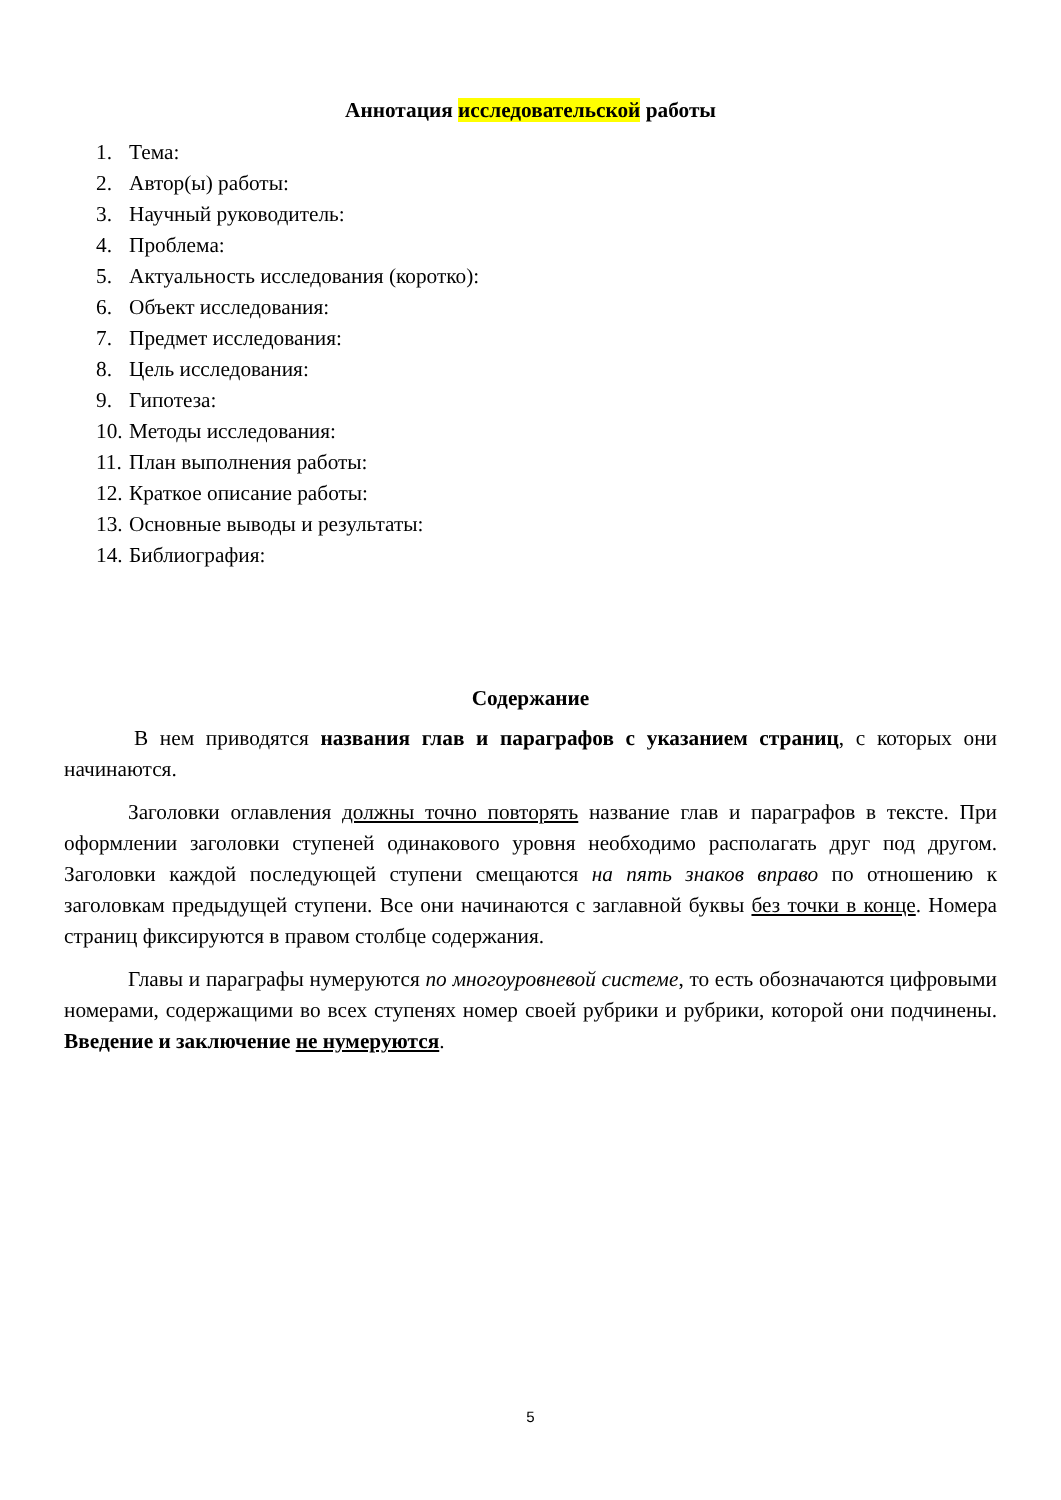Аннотация исследовательской работы
1. Тема:
2. Автор(ы) работы:
3. Научный руководитель:
4. Проблема:
5. Актуальность исследования (коротко):
6. Объект исследования:
7. Предмет исследования:
8. Цель исследования:
9. Гипотеза:
10. Методы исследования:
11. План выполнения работы:
12. Краткое описание работы:
13. Основные выводы и результаты:
14. Библиография:
Содержание
В нем приводятся названия глав и параграфов с указанием страниц, с которых они начинаются.
Заголовки оглавления должны точно повторять название глав и параграфов в тексте. При оформлении заголовки ступеней одинакового уровня необходимо располагать друг под другом. Заголовки каждой последующей ступени смещаются на пять знаков вправо по отношению к заголовкам предыдущей ступени. Все они начинаются с заглавной буквы без точки в конце. Номера страниц фиксируются в правом столбце содержания.
Главы и параграфы нумеруются по многоуровневой системе, то есть обозначаются цифровыми номерами, содержащими во всех ступенях номер своей рубрики и рубрики, которой они подчинены. Введение и заключение не нумеруются.
5